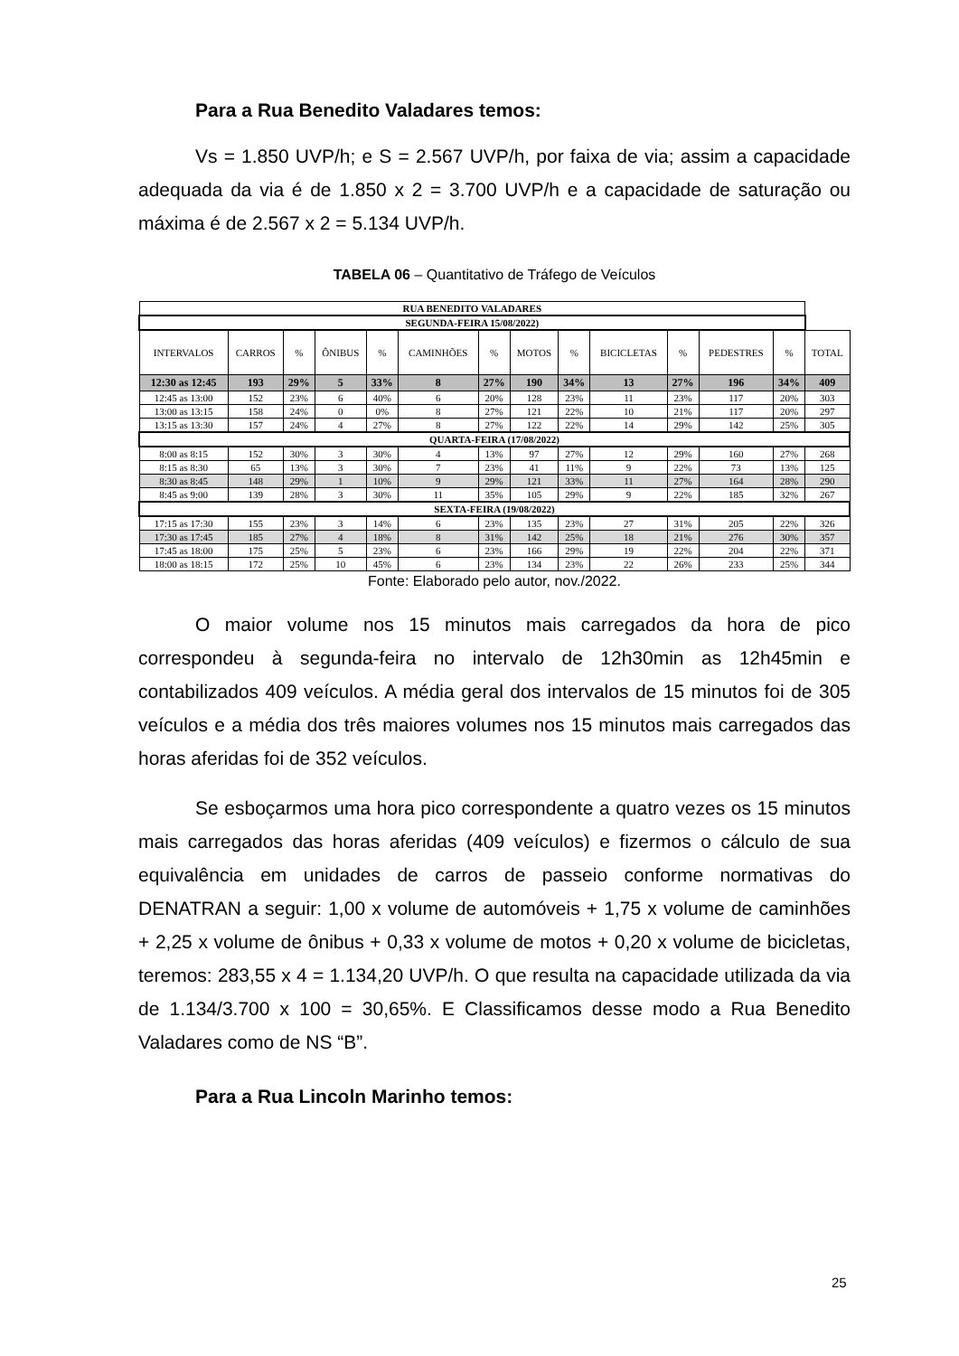Para a Rua Benedito Valadares temos:
Vs = 1.850 UVP/h; e S = 2.567 UVP/h, por faixa de via; assim a capacidade adequada da via é de 1.850 x 2 = 3.700 UVP/h e a capacidade de saturação ou máxima é de 2.567 x 2 = 5.134 UVP/h.
TABELA 06 – Quantitativo de Tráfego de Veículos
| RUA BENEDITO VALADARES | | | | | | | | | | | | | |
| SEGUNDA-FEIRA 15/08/2022) | | | | | | | | | | | | | |
| INTERVALOS | CARROS | % | ÔNIBUS | % | CAMINHÕES | % | MOTOS | % | BICICLETAS | % | PEDESTRES | % | TOTAL |
| 12:30 as 12:45 | 193 | 29% | 5 | 33% | 8 | 27% | 190 | 34% | 13 | 27% | 196 | 34% | 409 |
| 12:45 as 13:00 | 152 | 23% | 6 | 40% | 6 | 20% | 128 | 23% | 11 | 23% | 117 | 20% | 303 |
| 13:00 as 13:15 | 158 | 24% | 0 | 0% | 8 | 27% | 121 | 22% | 10 | 21% | 117 | 20% | 297 |
| 13:15 as 13:30 | 157 | 24% | 4 | 27% | 8 | 27% | 122 | 22% | 14 | 29% | 142 | 25% | 305 |
| QUARTA-FEIRA (17/08/2022) | | | | | | | | | | | | | |
| 8:00 as 8:15 | 152 | 30% | 3 | 30% | 4 | 13% | 97 | 27% | 12 | 29% | 160 | 27% | 268 |
| 8:15 as 8:30 | 65 | 13% | 3 | 30% | 7 | 23% | 41 | 11% | 9 | 22% | 73 | 13% | 125 |
| 8:30 as 8:45 | 148 | 29% | 1 | 10% | 9 | 29% | 121 | 33% | 11 | 27% | 164 | 28% | 290 |
| 8:45 as 9:00 | 139 | 28% | 3 | 30% | 11 | 35% | 105 | 29% | 9 | 22% | 185 | 32% | 267 |
| SEXTA-FEIRA (19/08/2022) | | | | | | | | | | | | | |
| 17:15 as 17:30 | 155 | 23% | 3 | 14% | 6 | 23% | 135 | 23% | 27 | 31% | 205 | 22% | 326 |
| 17:30 as 17:45 | 185 | 27% | 4 | 18% | 8 | 31% | 142 | 25% | 18 | 21% | 276 | 30% | 357 |
| 17:45 as 18:00 | 175 | 25% | 5 | 23% | 6 | 23% | 166 | 29% | 19 | 22% | 204 | 22% | 371 |
| 18:00 as 18:15 | 172 | 25% | 10 | 45% | 6 | 23% | 134 | 23% | 22 | 26% | 233 | 25% | 344 |
Fonte: Elaborado pelo autor, nov./2022.
O maior volume nos 15 minutos mais carregados da hora de pico correspondeu à segunda-feira no intervalo de 12h30min as 12h45min e contabilizados 409 veículos. A média geral dos intervalos de 15 minutos foi de 305 veículos e a média dos três maiores volumes nos 15 minutos mais carregados das horas aferidas foi de 352 veículos.
Se esboçarmos uma hora pico correspondente a quatro vezes os 15 minutos mais carregados das horas aferidas (409 veículos) e fizermos o cálculo de sua equivalência em unidades de carros de passeio conforme normativas do DENATRAN a seguir: 1,00 x volume de automóveis + 1,75 x volume de caminhões + 2,25 x volume de ônibus + 0,33 x volume de motos + 0,20 x volume de bicicletas, teremos: 283,55 x 4 = 1.134,20 UVP/h. O que resulta na capacidade utilizada da via de 1.134/3.700 x 100 = 30,65%. E Classificamos desse modo a Rua Benedito Valadares como de NS “B”.
Para a Rua Lincoln Marinho temos:
25